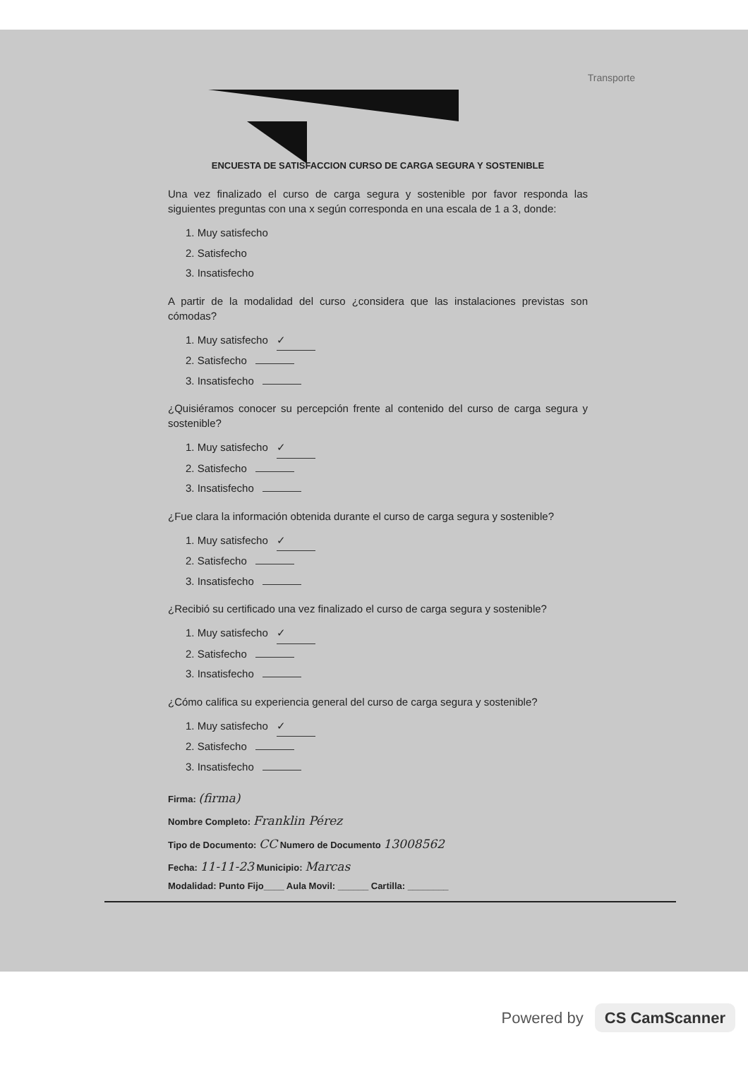Transporte
ENCUESTA DE SATISFACCION CURSO DE CARGA SEGURA Y SOSTENIBLE
Una vez finalizado el curso de carga segura y sostenible por favor responda las siguientes preguntas con una x según corresponda en una escala de 1 a 3, donde:
1. Muy satisfecho
2. Satisfecho
3. Insatisfecho
A partir de la modalidad del curso ¿considera que las instalaciones previstas son cómodas?
1. Muy satisfecho ✓
2. Satisfecho
3. Insatisfecho
¿Quisiéramos conocer su percepción frente al contenido del curso de carga segura y sostenible?
1. Muy satisfecho ✓
2. Satisfecho
3. Insatisfecho
¿Fue clara la información obtenida durante el curso de carga segura y sostenible?
1. Muy satisfecho ✓
2. Satisfecho
3. Insatisfecho
¿Recibió su certificado una vez finalizado el curso de carga segura y sostenible?
1. Muy satisfecho ✓
2. Satisfecho
3. Insatisfecho
¿Cómo califica su experiencia general del curso de carga segura y sostenible?
1. Muy satisfecho ✓
2. Satisfecho
3. Insatisfecho
Firma: (firma)
Nombre Completo: Franklin Pérez
Tipo de Documento: CC Numero de Documento 13008562
Fecha: 11-11-23 Municipio: Marcas
Modalidad: Punto Fijo____ Aula Movil: ______ Cartilla: ________
Powered by CS CamScanner